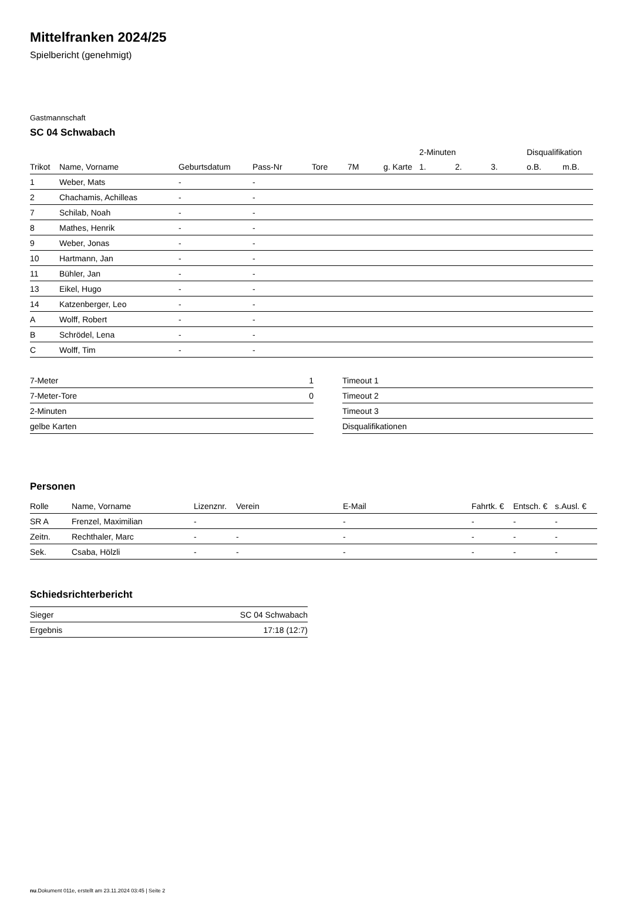Mittelfranken 2024/25
Spielbericht (genehmigt)
Gastmannschaft
SC 04 Schwabach
| | | | | | | | 2-Minuten | | | Disqualifikation | |
| --- | --- | --- | --- | --- | --- | --- | --- | --- | --- | --- | --- |
| Trikot | Name, Vorname | Geburtsdatum | Pass-Nr | Tore | 7M | g. Karte | 1. | 2. | 3. | o.B. | m.B. |
| 1 | Weber, Mats | - | - | | | | | | | | |
| 2 | Chachamis, Achilleas | - | - | | | | | | | | |
| 7 | Schilab, Noah | - | - | | | | | | | | |
| 8 | Mathes, Henrik | - | - | | | | | | | | |
| 9 | Weber, Jonas | - | - | | | | | | | | |
| 10 | Hartmann, Jan | - | - | | | | | | | | |
| 11 | Bühler, Jan | - | - | | | | | | | | |
| 13 | Eikel, Hugo | - | - | | | | | | | | |
| 14 | Katzenberger, Leo | - | - | | | | | | | | |
| A | Wolff, Robert | - | - | | | | | | | | |
| B | Schrödel, Lena | - | - | | | | | | | | |
| C | Wolff, Tim | - | - | | | | | | | | |
| 7-Meter | 1 |
| 7-Meter-Tore | 0 |
| 2-Minuten | |
| gelbe Karten | |
| Timeout 1 |
| Timeout 2 |
| Timeout 3 |
| Disqualifikationen |
Personen
| Rolle | Name, Vorname | Lizenznr. | Verein | E-Mail | Fahrtk. € | Entsch. € | s.Ausl. € |
| --- | --- | --- | --- | --- | --- | --- | --- |
| SR A | Frenzel, Maximilian | - | | - | - | - | - |
| Zeitn. | Rechthaler, Marc | - | - | - | - | - | - |
| Sek. | Csaba, Hölzli | - | - | - | - | - | - |
Schiedsrichterbericht
| Sieger | SC 04 Schwabach |
| Ergebnis | 17:18 (12:7) |
nu.Dokument 011e, erstellt am 23.11.2024 03:45 | Seite 2